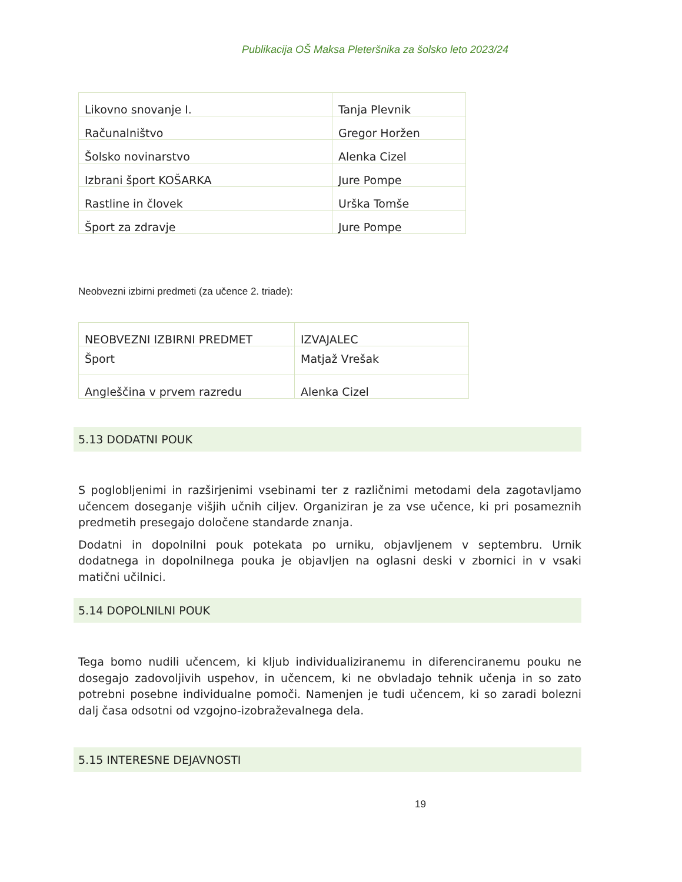Publikacija OŠ Maksa Pleteršnika za šolsko leto 2023/24
| Likovno snovanje I. | Tanja Plevnik |
| Računalništvo | Gregor Horžen |
| Šolsko novinarstvo | Alenka Cizel |
| Izbrani šport KOŠARKA | Jure Pompe |
| Rastline in človek | Urška Tomše |
| Šport za zdravje | Jure Pompe |
Neobvezni izbirni predmeti (za učence 2. triade):
| NEOBVEZNI IZBIRNI PREDMET | IZVAJALEC |
| Šport | Matjaž Vrešak |
| Angleščina v prvem razredu | Alenka Cizel |
5.13 DODATNI POUK
S poglobljenimi in razširjenimi vsebinami ter z različnimi metodami dela zagotavljamo učencem doseganje višjih učnih ciljev. Organiziran je za vse učence, ki pri posameznih predmetih presegajo določene standarde znanja.
Dodatni in dopolnilni pouk potekata po urniku, objavljenem v septembru. Urnik dodatnega in dopolnilnega pouka je objavljen na oglasni deski v zbornici in v vsaki matični učilnici.
5.14 DOPOLNILNI POUK
Tega bomo nudili učencem, ki kljub individualiziranemu in diferenciranemu pouku ne dosegajo zadovoljivih uspehov, in učencem, ki ne obvladajo tehnik učenja in so zato potrebni posebne individualne pomoči. Namenjen je tudi učencem, ki so zaradi bolezni dalj časa odsotni od vzgojno-izobraževalnega dela.
5.15 INTERESNE DEJAVNOSTI
19